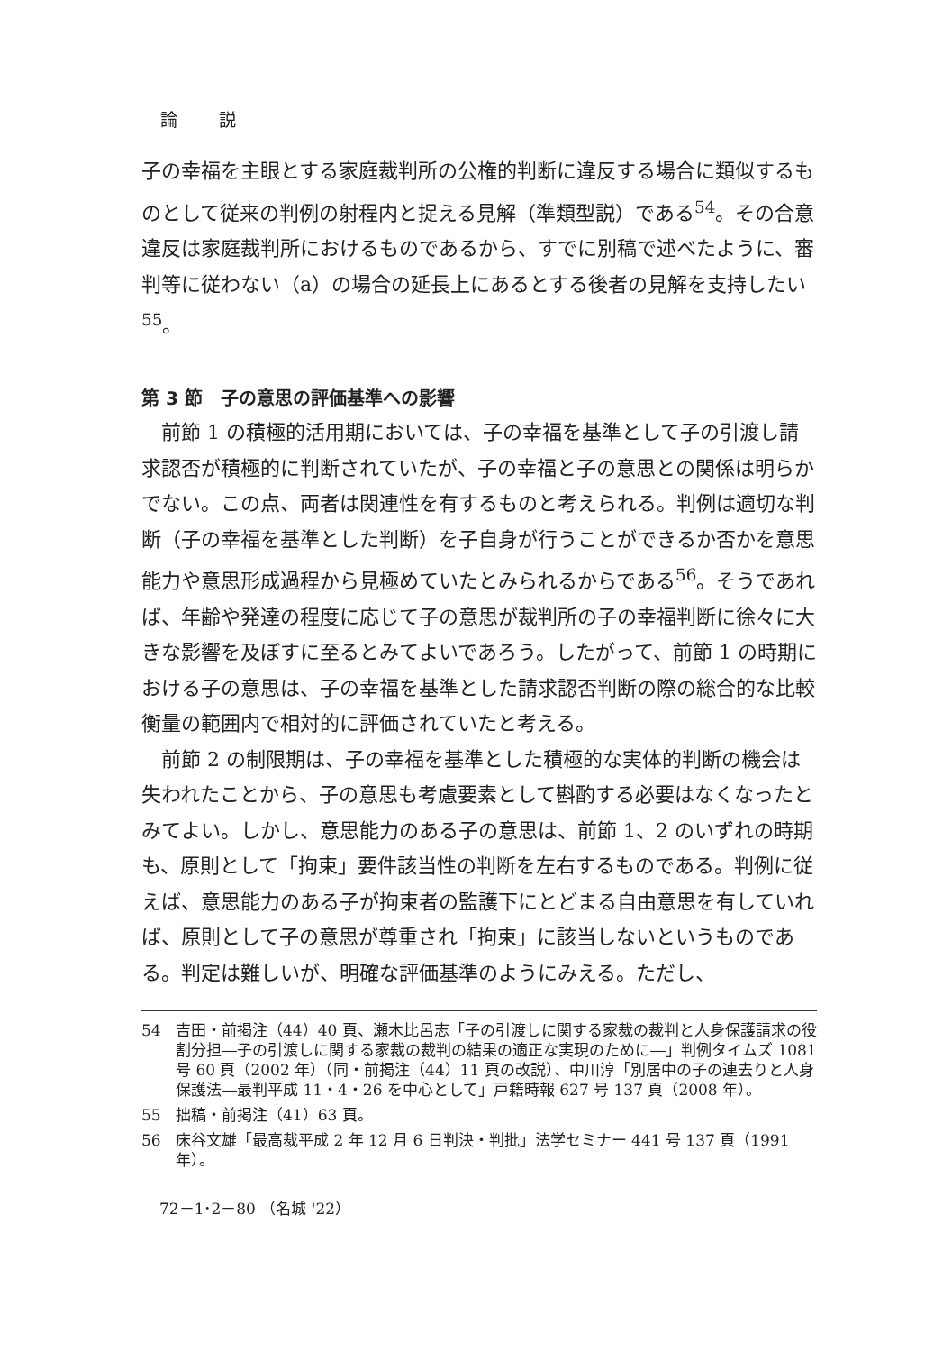論 説
子の幸福を主眼とする家庭裁判所の公権的判断に違反する場合に類似するものとして従来の判例の射程内と捉える見解（準類型説）である<sup>54</sup>。その合意違反は家庭裁判所におけるものであるから、すでに別稿で述べたように、審判等に従わない（a）の場合の延長上にあるとする後者の見解を支持したい<sup>55</sup>。
第 3 節　子の意思の評価基準への影響
前節 1 の積極的活用期においては、子の幸福を基準として子の引渡し請求認否が積極的に判断されていたが、子の幸福と子の意思との関係は明らかでない。この点、両者は関連性を有するものと考えられる。判例は適切な判断（子の幸福を基準とした判断）を子自身が行うことができるか否かを意思能力や意思形成過程から見極めていたとみられるからである<sup>56</sup>。そうであれば、年齢や発達の程度に応じて子の意思が裁判所の子の幸福判断に徐々に大きな影響を及ぼすに至るとみてよいであろう。したがって、前節 1 の時期における子の意思は、子の幸福を基準とした請求認否判断の際の総合的な比較衡量の範囲内で相対的に評価されていたと考える。
前節 2 の制限期は、子の幸福を基準とした積極的な実体的判断の機会は失われたことから、子の意思も考慮要素として斟酌する必要はなくなったとみてよい。しかし、意思能力のある子の意思は、前節 1、2 のいずれの時期も、原則として「拘束」要件該当性の判断を左右するものである。判例に従えば、意思能力のある子が拘束者の監護下にとどまる自由意思を有していれば、原則として子の意思が尊重され「拘束」に該当しないというものである。判定は難しいが、明確な評価基準のようにみえる。ただし、
54 吉田・前掲注（44）40 頁、瀬木比呂志「子の引渡しに関する家裁の裁判と人身保護請求の役割分担―子の引渡しに関する家裁の裁判の結果の適正な実現のために―」判例タイムズ 1081 号 60 頁（2002 年）（同・前掲注（44）11 頁の改説）、中川淳「別居中の子の連去りと人身保護法―最判平成 11・4・26 を中心として」戸籍時報 627 号 137 頁（2008 年）。
55 拙稿・前掲注（41）63 頁。
56 床谷文雄「最高裁平成 2 年 12 月 6 日判決・判批」法学セミナー 441 号 137 頁（1991 年）。
72－1･2－80 （名城 '22）